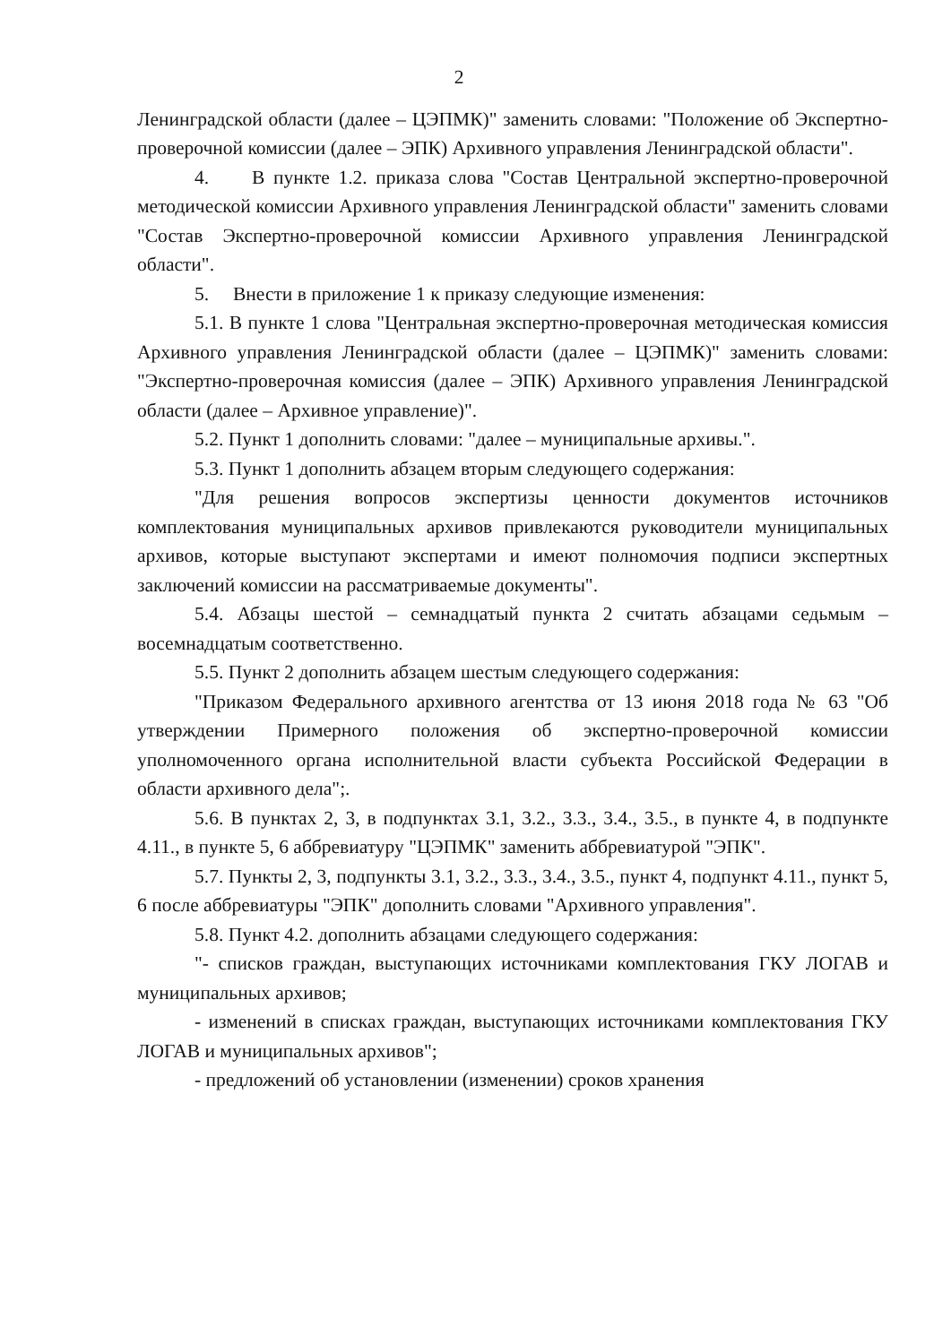2
Ленинградской области (далее – ЦЭПМК)" заменить словами: "Положение об Экспертно-проверочной комиссии (далее – ЭПК) Архивного управления Ленинградской области".
4. В пункте 1.2. приказа слова "Состав Центральной экспертно-проверочной методической комиссии Архивного управления Ленинградской области" заменить словами "Состав Экспертно-проверочной комиссии Архивного управления Ленинградской области".
5. Внести в приложение 1 к приказу следующие изменения:
5.1. В пункте 1 слова "Центральная экспертно-проверочная методическая комиссия Архивного управления Ленинградской области (далее – ЦЭПМК)" заменить словами: "Экспертно-проверочная комиссия (далее – ЭПК) Архивного управления Ленинградской области (далее – Архивное управление)".
5.2. Пункт 1 дополнить словами: "далее – муниципальные архивы.".
5.3. Пункт 1 дополнить абзацем вторым следующего содержания:
"Для решения вопросов экспертизы ценности документов источников комплектования муниципальных архивов привлекаются руководители муниципальных архивов, которые выступают экспертами и имеют полномочия подписи экспертных заключений комиссии на рассматриваемые документы".
5.4. Абзацы шестой – семнадцатый пункта 2 считать абзацами седьмым – восемнадцатым соответственно.
5.5. Пункт 2 дополнить абзацем шестым следующего содержания:
"Приказом Федерального архивного агентства от 13 июня 2018 года № 63 "Об утверждении Примерного положения об экспертно-проверочной комиссии уполномоченного органа исполнительной власти субъекта Российской Федерации в области архивного дела";.
5.6. В пунктах 2, 3, в подпунктах 3.1, 3.2., 3.3., 3.4., 3.5., в пункте 4, в подпункте 4.11., в пункте 5, 6 аббревиатуру "ЦЭПМК" заменить аббревиатурой "ЭПК".
5.7. Пункты 2, 3, подпункты 3.1, 3.2., 3.3., 3.4., 3.5., пункт 4, подпункт 4.11., пункт 5, 6 после аббревиатуры "ЭПК" дополнить словами "Архивного управления".
5.8. Пункт 4.2. дополнить абзацами следующего содержания:
"- списков граждан, выступающих источниками комплектования ГКУ ЛОГАВ и муниципальных архивов;
- изменений в списках граждан, выступающих источниками комплектования ГКУ ЛОГАВ и муниципальных архивов";
- предложений об установлении (изменении) сроков хранения